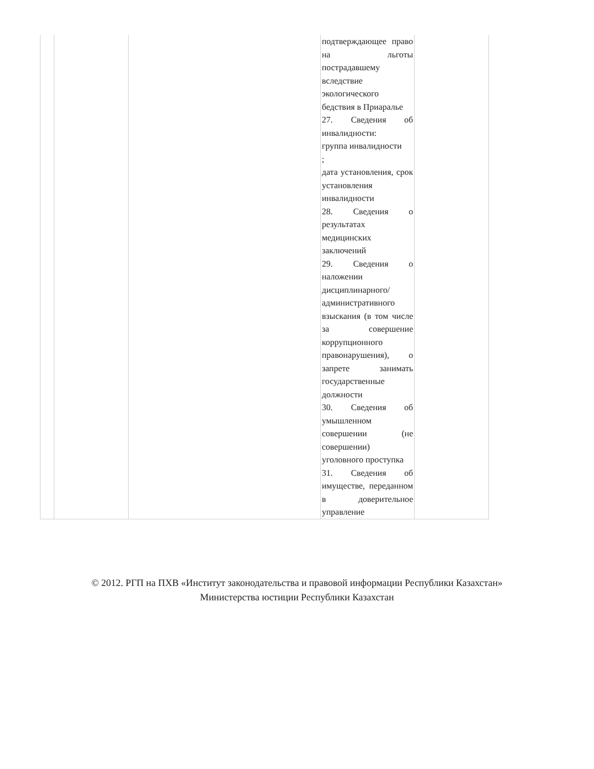| | | | подтверждающее право на льготы пострадавшему вследствие экологического бедствия в Приаралье 27. Сведения об инвалидности: группа инвалидности ; дата установления, срок установления инвалидности 28. Сведения о результатах медицинских заключений 29. Сведения о наложении дисциплинарного/ административного взыскания (в том числе за совершение коррупционного правонарушения), о запрете занимать государственные должности 30. Сведения об умышленном совершении (не совершении) уголовного проступка 31. Сведения об имуществе, переданном в доверительное управление | |
© 2012. РГП на ПХВ «Институт законодательства и правовой информации Республики Казахстан»
Министерства юстиции Республики Казахстан